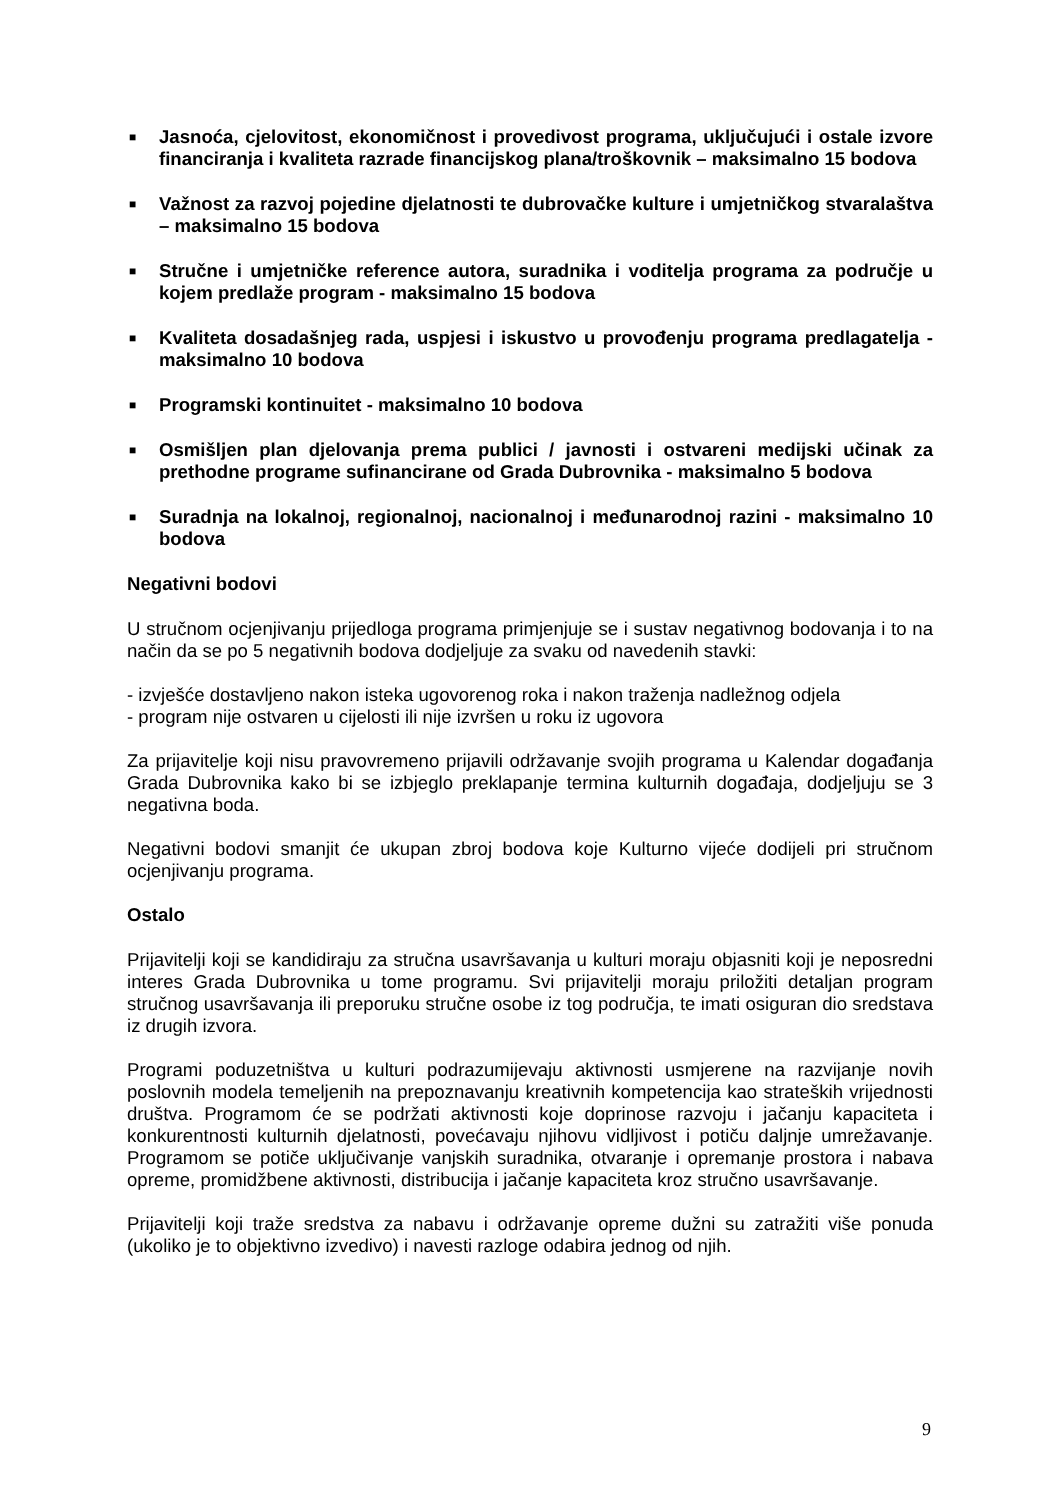■ Jasnoća, cjelovitost, ekonomičnost i provedivost programa, uključujući i ostale izvore financiranja i kvaliteta razrade financijskog plana/troškovnik – maksimalno 15 bodova
■ Važnost za razvoj pojedine djelatnosti te dubrovačke kulture i umjetničkog stvaralaštva – maksimalno 15 bodova
■ Stručne i umjetničke reference autora, suradnika i voditelja programa za područje u kojem predlaže program - maksimalno 15 bodova
■ Kvaliteta dosadašnjeg rada, uspjesi i iskustvo u provođenju programa predlagatelja - maksimalno 10 bodova
■ Programski kontinuitet - maksimalno 10 bodova
■ Osmišljen plan djelovanja prema publici / javnosti i ostvareni medijski učinak za prethodne programe sufinancirane od Grada Dubrovnika - maksimalno 5 bodova
■ Suradnja na lokalnoj, regionalnoj, nacionalnoj i međunarodnoj razini - maksimalno 10 bodova
Negativni bodovi
U stručnom ocjenjivanju prijedloga programa primjenjuje se i sustav negativnog bodovanja i to na način da se po 5 negativnih bodova dodjeljuje za svaku od navedenih stavki:
- izvješće dostavljeno nakon isteka ugovorenog roka i nakon traženja nadležnog odjela
- program nije ostvaren u cijelosti ili nije izvršen u roku iz ugovora
Za prijavitelje koji nisu pravovremeno prijavili održavanje svojih programa u Kalendar događanja Grada Dubrovnika kako bi se izbjeglo preklapanje termina kulturnih događaja, dodjeljuju se 3 negativna boda.
Negativni bodovi smanjit će ukupan zbroj bodova koje Kulturno vijeće dodijeli pri stručnom ocjenjivanju programa.
Ostalo
Prijavitelji koji se kandidiraju za stručna usavršavanja u kulturi moraju objasniti koji je neposredni interes Grada Dubrovnika u tome programu. Svi prijavitelji moraju priložiti detaljan program stručnog usavršavanja ili preporuku stručne osobe iz tog područja, te imati osiguran dio sredstava iz drugih izvora.
Programi poduzetništva u kulturi podrazumijevaju aktivnosti usmjerene na razvijanje novih poslovnih modela temeljenih na prepoznavanju kreativnih kompetencija kao strateških vrijednosti društva. Programom će se podržati aktivnosti koje doprinose razvoju i jačanju kapaciteta i konkurentnosti kulturnih djelatnosti, povećavaju njihovu vidljivost i potiču daljnje umrežavanje. Programom se potiče uključivanje vanjskih suradnika, otvaranje i opremanje prostora i nabava opreme, promidžbene aktivnosti, distribucija i jačanje kapaciteta kroz stručno usavršavanje.
Prijavitelji koji traže sredstva za nabavu i održavanje opreme dužni su zatražiti više ponuda (ukoliko je to objektivno izvedivo) i navesti razloge odabira jednog od njih.
9